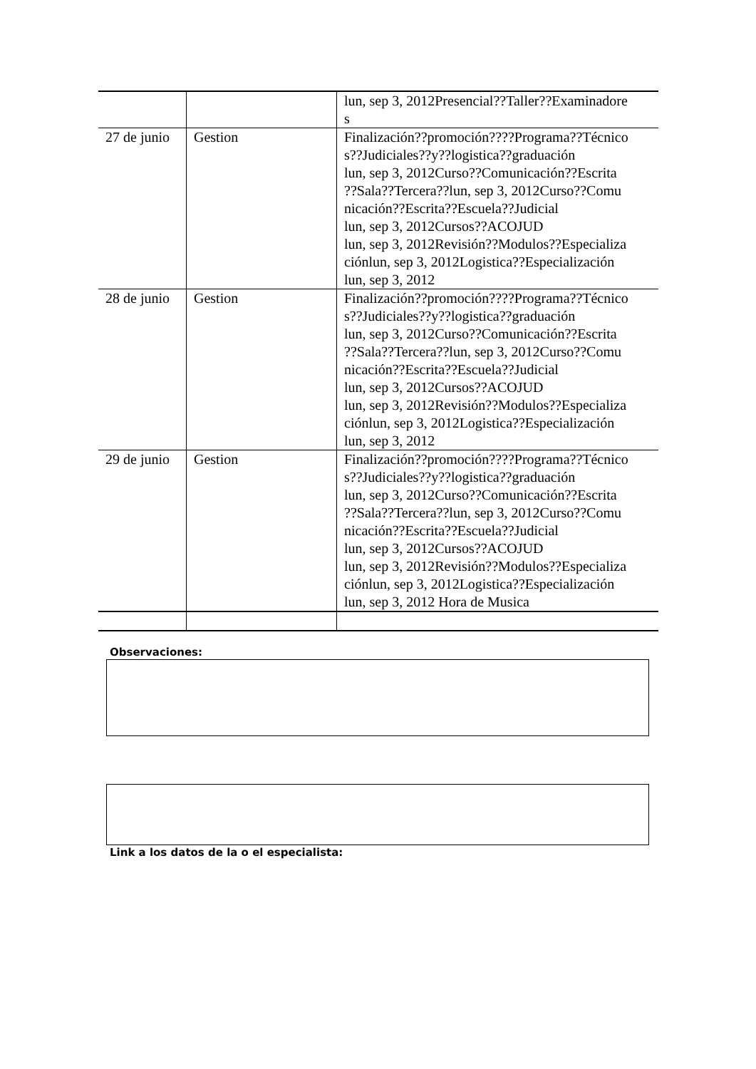| | | lun, sep 3, 2012Presencial??Taller??Examinadore s |
| 27 de junio | Gestion | Finalización??promoción????Programa??Técnico s??Judiciales??y??logistica??graduación lun, sep 3, 2012Curso??Comunicación??Escrita ??Sala??Tercera??lun, sep 3, 2012Curso??Comu nicación??Escrita??Escuela??Judicial lun, sep 3, 2012Cursos??ACOJUD lun, sep 3, 2012Revisión??Modulos??Especializa ciónlun, sep 3, 2012Logistica??Especialización lun, sep 3, 2012 |
| 28 de junio | Gestion | Finalización??promoción????Programa??Técnico s??Judiciales??y??logistica??graduación lun, sep 3, 2012Curso??Comunicación??Escrita ??Sala??Tercera??lun, sep 3, 2012Curso??Comu nicación??Escrita??Escuela??Judicial lun, sep 3, 2012Cursos??ACOJUD lun, sep 3, 2012Revisión??Modulos??Especializa ciónlun, sep 3, 2012Logistica??Especialización lun, sep 3, 2012 |
| 29 de junio | Gestion | Finalización??promoción????Programa??Técnico s??Judiciales??y??logistica??graduación lun, sep 3, 2012Curso??Comunicación??Escrita ??Sala??Tercera??lun, sep 3, 2012Curso??Comu nicación??Escrita??Escuela??Judicial lun, sep 3, 2012Cursos??ACOJUD lun, sep 3, 2012Revisión??Modulos??Especializa ciónlun, sep 3, 2012Logistica??Especialización lun, sep 3, 2012 Hora de Musica |
Observaciones:
Link a los datos de la o el especialista: